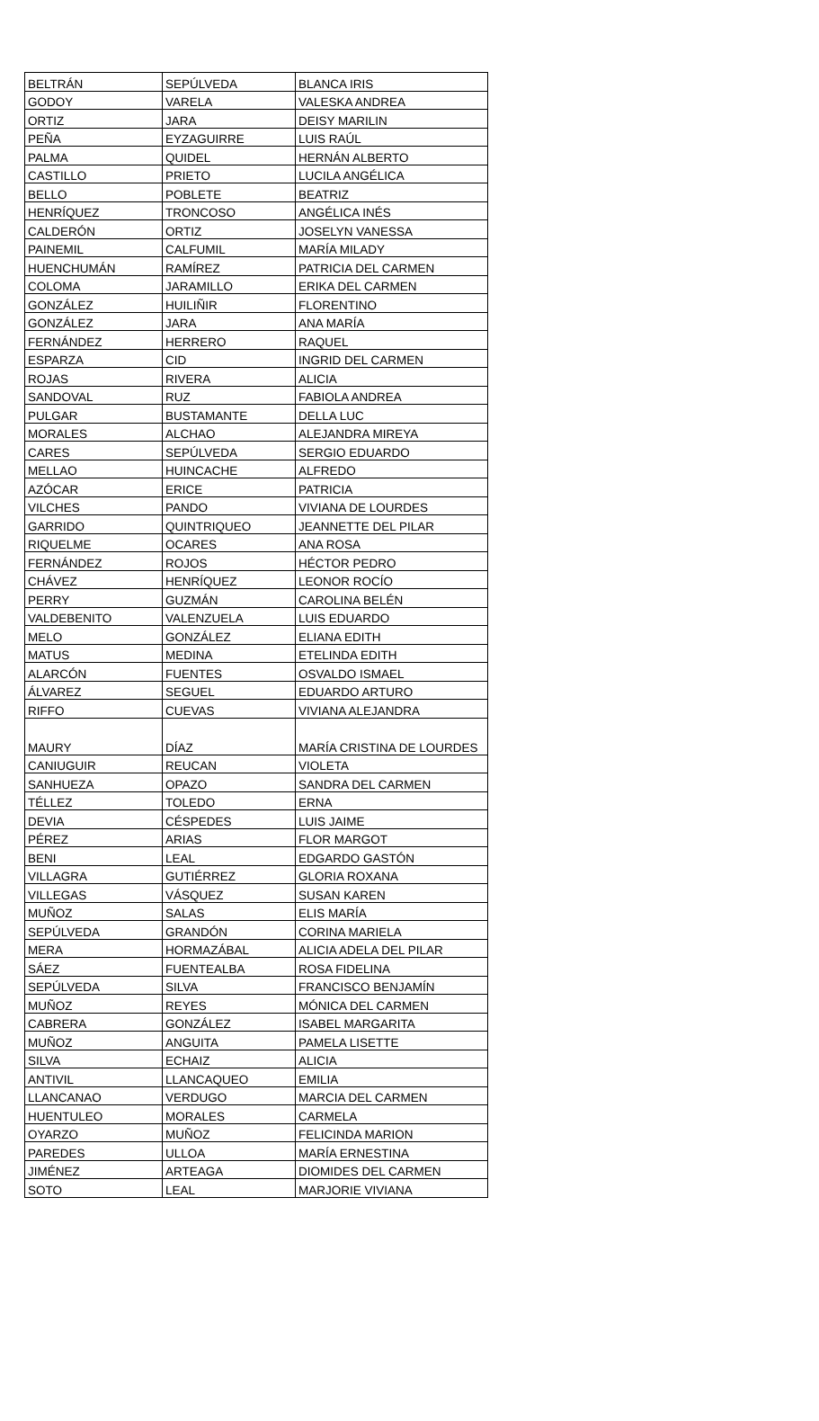| BELTRÁN | SEPÚLVEDA | BLANCA IRIS |
| GODOY | VARELA | VALESKA ANDREA |
| ORTIZ | JARA | DEISY MARILIN |
| PEÑA | EYZAGUIRRE | LUIS RAÚL |
| PALMA | QUIDEL | HERNÁN ALBERTO |
| CASTILLO | PRIETO | LUCILA ANGÉLICA |
| BELLO | POBLETE | BEATRIZ |
| HENRÍQUEZ | TRONCOSO | ANGÉLICA INÉS |
| CALDERÓN | ORTIZ | JOSELYN VANESSA |
| PAINEMIL | CALFUMIL | MARÍA MILADY |
| HUENCHUMÁN | RAMÍREZ | PATRICIA DEL CARMEN |
| COLOMA | JARAMILLO | ERIKA DEL CARMEN |
| GONZÁLEZ | HUILIÑIR | FLORENTINO |
| GONZÁLEZ | JARA | ANA MARÍA |
| FERNÁNDEZ | HERRERO | RAQUEL |
| ESPARZA | CID | INGRID DEL CARMEN |
| ROJAS | RIVERA | ALICIA |
| SANDOVAL | RUZ | FABIOLA ANDREA |
| PULGAR | BUSTAMANTE | DELLA LUC |
| MORALES | ALCHAO | ALEJANDRA MIREYA |
| CARES | SEPÚLVEDA | SERGIO EDUARDO |
| MELLAO | HUINCACHE | ALFREDO |
| AZÓCAR | ERICE | PATRICIA |
| VILCHES | PANDO | VIVIANA DE LOURDES |
| GARRIDO | QUINTRIQUEO | JEANNETTE DEL PILAR |
| RIQUELME | OCARES | ANA ROSA |
| FERNÁNDEZ | ROJOS | HÉCTOR PEDRO |
| CHÁVEZ | HENRÍQUEZ | LEONOR ROCÍO |
| PERRY | GUZMÁN | CAROLINA BELÉN |
| VALDEBENITO | VALENZUELA | LUIS EDUARDO |
| MELO | GONZÁLEZ | ELIANA EDITH |
| MATUS | MEDINA | ETELINDA EDITH |
| ALARCÓN | FUENTES | OSVALDO ISMAEL |
| ÁLVAREZ | SEGUEL | EDUARDO ARTURO |
| RIFFO | CUEVAS | VIVIANA ALEJANDRA |
| MAURY | DÍAZ | MARÍA CRISTINA DE LOURDES |
| CANIUGUIR | REUCAN | VIOLETA |
| SANHUEZA | OPAZO | SANDRA DEL CARMEN |
| TÉLLEZ | TOLEDO | ERNA |
| DEVIA | CÉSPEDES | LUIS JAIME |
| PÉREZ | ARIAS | FLOR MARGOT |
| BENI | LEAL | EDGARDO GASTÓN |
| VILLAGRA | GUTIÉRREZ | GLORIA ROXANA |
| VILLEGAS | VÁSQUEZ | SUSAN KAREN |
| MUÑOZ | SALAS | ELIS MARÍA |
| SEPÚLVEDA | GRANDÓN | CORINA MARIELA |
| MERA | HORMAZÁBAL | ALICIA ADELA DEL PILAR |
| SÁEZ | FUENTEALBA | ROSA FIDELINA |
| SEPÚLVEDA | SILVA | FRANCISCO BENJAMÍN |
| MUÑOZ | REYES | MÓNICA DEL CARMEN |
| CABRERA | GONZÁLEZ | ISABEL MARGARITA |
| MUÑOZ | ANGUITA | PAMELA LISETTE |
| SILVA | ECHAIZ | ALICIA |
| ANTIVIL | LLANCAQUEO | EMILIA |
| LLANCANAO | VERDUGO | MARCIA DEL CARMEN |
| HUENTULEO | MORALES | CARMELA |
| OYARZO | MUÑOZ | FELICINDA MARION |
| PAREDES | ULLOA | MARÍA ERNESTINA |
| JIMÉNEZ | ARTEAGA | DIOMIDES DEL CARMEN |
| SOTO | LEAL | MARJORIE VIVIANA |